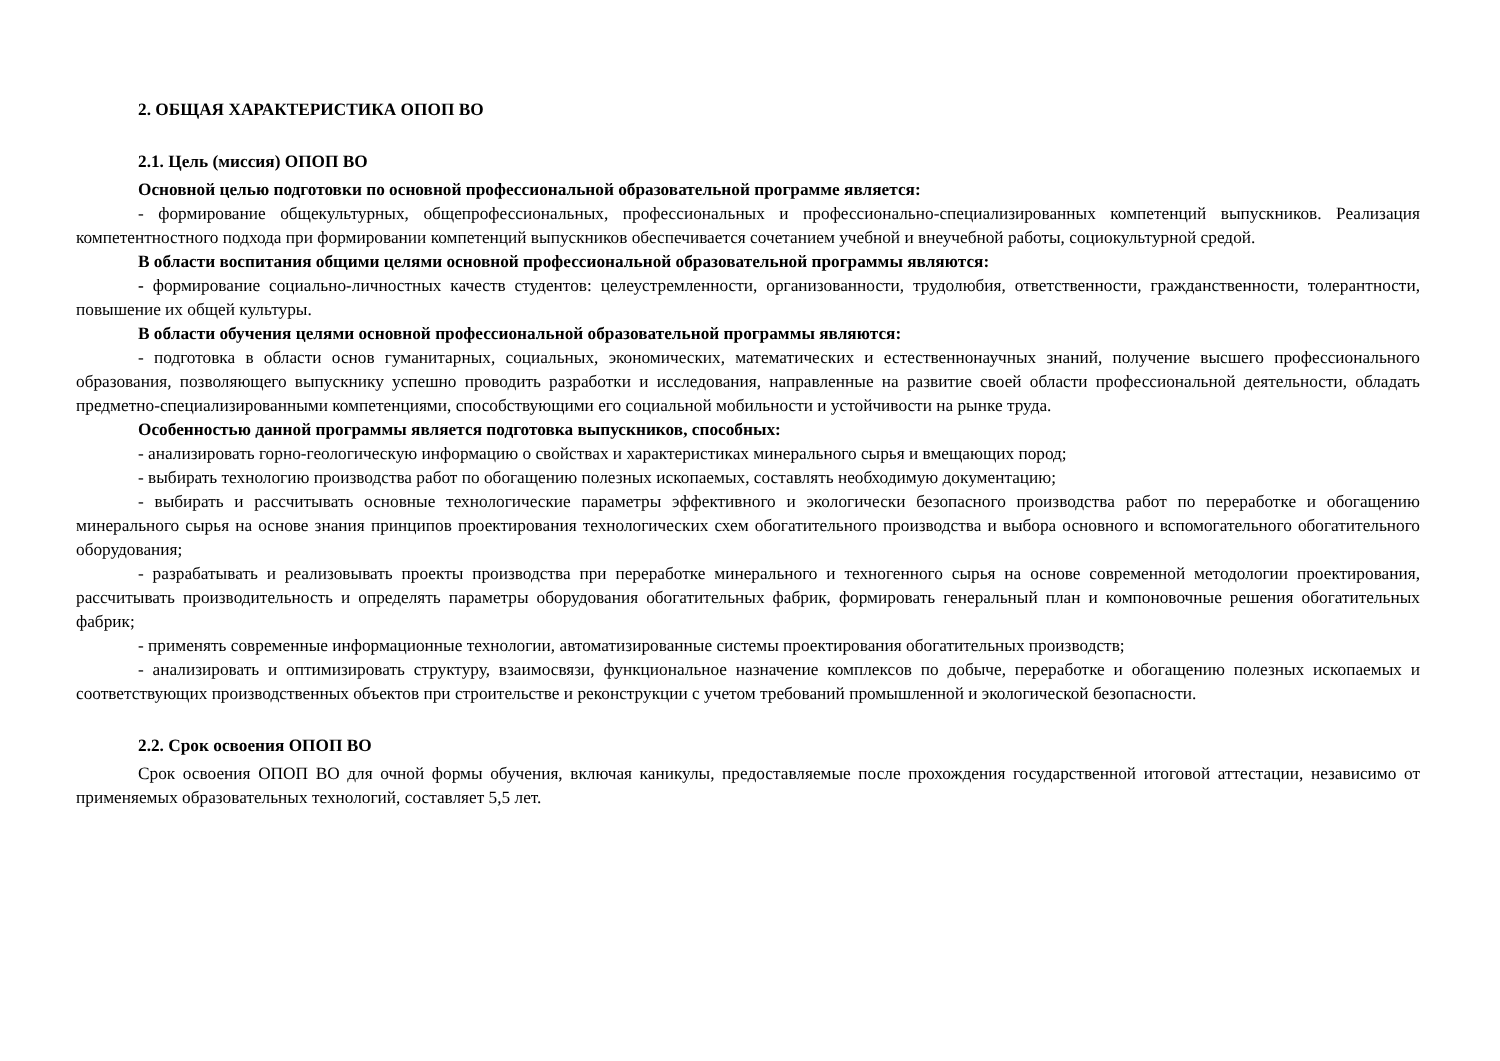2. ОБЩАЯ ХАРАКТЕРИСТИКА ОПОП ВО
2.1. Цель (миссия) ОПОП ВО
Основной целью подготовки по основной профессиональной образовательной программе является:
- формирование общекультурных, общепрофессиональных, профессиональных и профессионально-специализированных компетенций выпускников. Реализация компетентностного подхода при формировании компетенций выпускников обеспечивается сочетанием учебной и внеучебной работы, социокультурной средой.
В области воспитания общими целями основной профессиональной образовательной программы являются:
- формирование социально-личностных качеств студентов: целеустремленности, организованности, трудолюбия, ответственности, гражданственности, толерантности, повышение их общей культуры.
В области обучения целями основной профессиональной образовательной программы являются:
- подготовка в области основ гуманитарных, социальных, экономических, математических и естественнонаучных знаний, получение высшего профессионального образования, позволяющего выпускнику успешно проводить разработки и исследования, направленные на развитие своей области профессиональной деятельности, обладать предметно-специализированными компетенциями, способствующими его социальной мобильности и устойчивости на рынке труда.
Особенностью данной программы является подготовка выпускников, способных:
- анализировать горно-геологическую информацию о свойствах и характеристиках минерального сырья и вмещающих пород;
- выбирать технологию производства работ по обогащению полезных ископаемых, составлять необходимую документацию;
- выбирать и рассчитывать основные технологические параметры эффективного и экологически безопасного производства работ по переработке и обогащению минерального сырья на основе знания принципов проектирования технологических схем обогатительного производства и выбора основного и вспомогательного обогатительного оборудования;
- разрабатывать и реализовывать проекты производства при переработке минерального и техногенного сырья на основе современной методологии проектирования, рассчитывать производительность и определять параметры оборудования обогатительных фабрик, формировать генеральный план и компоновочные решения обогатительных фабрик;
- применять современные информационные технологии, автоматизированные системы проектирования обогатительных производств;
- анализировать и оптимизировать структуру, взаимосвязи, функциональное назначение комплексов по добыче, переработке и обогащению полезных ископаемых и соответствующих производственных объектов при строительстве и реконструкции с учетом требований промышленной и экологической безопасности.
2.2. Срок освоения ОПОП ВО
Срок освоения ОПОП ВО для очной формы обучения, включая каникулы, предоставляемые после прохождения государственной итоговой аттестации, независимо от применяемых образовательных технологий, составляет 5,5 лет.